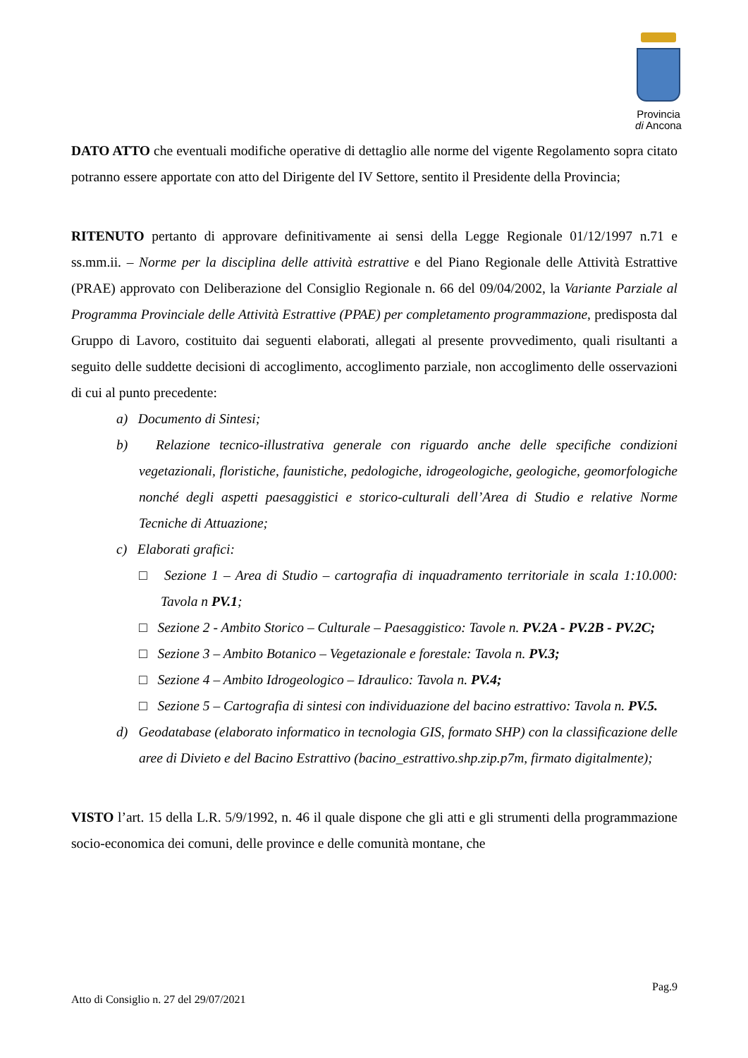Provincia
di Ancona
DATO ATTO che eventuali modifiche operative di dettaglio alle norme del vigente Regolamento sopra citato potranno essere apportate con atto del Dirigente del IV Settore, sentito il Presidente della Provincia;
RITENUTO pertanto di approvare definitivamente ai sensi della Legge Regionale 01/12/1997 n.71 e ss.mm.ii. – Norme per la disciplina delle attività estrattive e del Piano Regionale delle Attività Estrattive (PRAE) approvato con Deliberazione del Consiglio Regionale n. 66 del 09/04/2002, la Variante Parziale al Programma Provinciale delle Attività Estrattive (PPAE) per completamento programmazione, predisposta dal Gruppo di Lavoro, costituito dai seguenti elaborati, allegati al presente provvedimento, quali risultanti a seguito delle suddette decisioni di accoglimento, accoglimento parziale, non accoglimento delle osservazioni di cui al punto precedente:
a) Documento di Sintesi;
b) Relazione tecnico-illustrativa generale con riguardo anche delle specifiche condizioni vegetazionali, floristiche, faunistiche, pedologiche, idrogeologiche, geologiche, geomorfologiche nonché degli aspetti paesaggistici e storico-culturali dell’Area di Studio e relative Norme Tecniche di Attuazione;
c) Elaborati grafici:
□ Sezione 1 – Area di Studio – cartografia di inquadramento territoriale in scala 1:10.000: Tavola n PV.1;
□ Sezione 2 - Ambito Storico – Culturale – Paesaggistico: Tavole n. PV.2A - PV.2B - PV.2C;
□ Sezione 3 – Ambito Botanico – Vegetazionale e forestale: Tavola n. PV.3;
□ Sezione 4 – Ambito Idrogeologico – Idraulico: Tavola n. PV.4;
□ Sezione 5 – Cartografia di sintesi con individuazione del bacino estrattivo: Tavola n. PV.5.
d) Geodatabase (elaborato informatico in tecnologia GIS, formato SHP) con la classificazione delle aree di Divieto e del Bacino Estrattivo (bacino_estrattivo.shp.zip.p7m, firmato digitalmente);
VISTO l’art. 15 della L.R. 5/9/1992, n. 46 il quale dispone che gli atti e gli strumenti della programmazione socio-economica dei comuni, delle province e delle comunità montane, che
Pag.9
Atto di Consiglio n. 27 del 29/07/2021